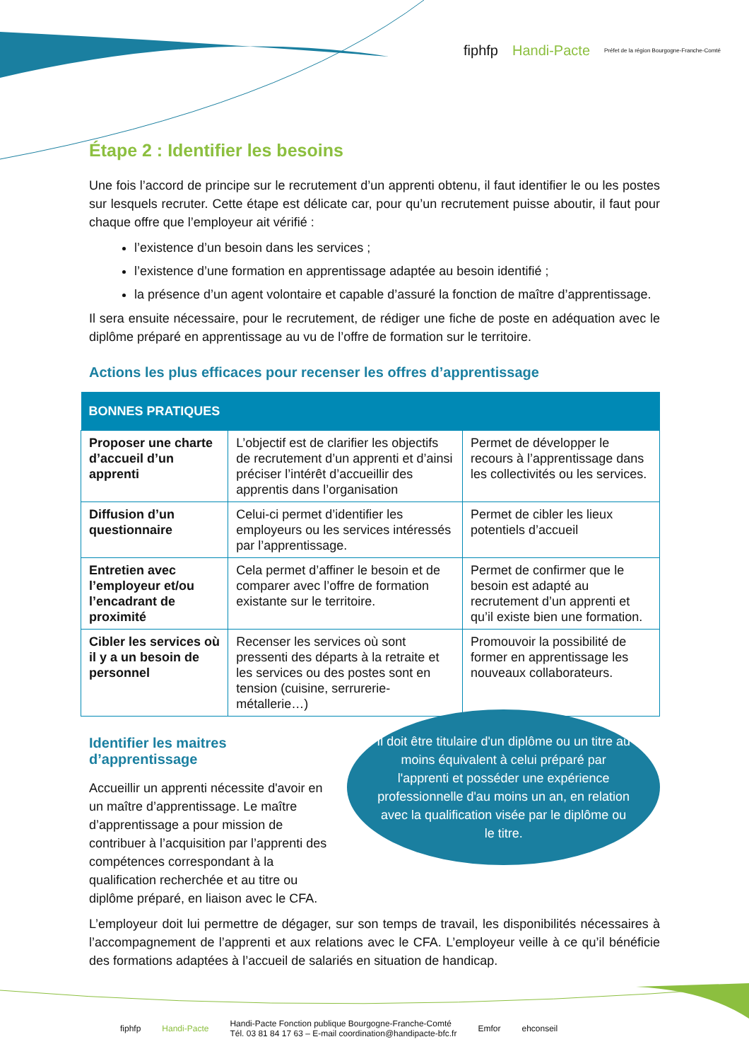fiphfp Handi-Pacte Préfet de la région Bourgogne-Franche-Comté
Étape 2 : Identifier les besoins
Une fois l’accord de principe sur le recrutement d’un apprenti obtenu, il faut identifier le ou les postes sur lesquels recruter. Cette étape est délicate car, pour qu’un recrutement puisse aboutir, il faut pour chaque offre que l’employeur ait vérifié :
l’existence d’un besoin dans les services ;
l’existence d’une formation en apprentissage adaptée au besoin identifié ;
la présence d’un agent volontaire et capable d’assuré la fonction de maître d’apprentissage.
Il sera ensuite nécessaire, pour le recrutement, de rédiger une fiche de poste en adéquation avec le diplôme préparé en apprentissage au vu de l’offre de formation sur le territoire.
Actions les plus efficaces pour recenser les offres d’apprentissage
| BONNES PRATIQUES | | |
| --- | --- | --- |
| Proposer une charte d’accueil d’un apprenti | L’objectif est de clarifier les objectifs de recrutement d’un apprenti et d’ainsi préciser l’intérêt d’accueillir des apprentis dans l’organisation | Permet de développer le recours à l’apprentissage dans les collectivités ou les services. |
| Diffusion d’un questionnaire | Celui-ci permet d’identifier les employeurs ou les services intéressés par l’apprentissage. | Permet de cibler les lieux potentiels d’accueil |
| Entretien avec l’employeur et/ou l’encadrant de proximité | Cela permet d’affiner le besoin et de comparer avec l’offre de formation existante sur le territoire. | Permet de confirmer que le besoin est adapté au recrutement d’un apprenti et qu’il existe bien une formation. |
| Cibler les services où il y a un besoin de personnel | Recenser les services où sont pressenti des départs à la retraite et les services ou des postes sont en tension (cuisine, serrurerie-métallerie…) | Promouvoir la possibilité de former en apprentissage les nouveaux collaborateurs. |
Identifier les maitres d’apprentissage
Accueillir un apprenti nécessite d'avoir en un maître d’apprentissage. Le maître d’apprentissage a pour mission de contribuer à l’acquisition par l’apprenti des compétences correspondant à la qualification recherchée et au titre ou diplôme préparé, en liaison avec le CFA.
Il doit être titulaire d'un diplôme ou un titre au moins équivalent à celui préparé par l'apprenti et posséder une expérience professionnelle d'au moins un an, en relation avec la qualification visée par le diplôme ou le titre.
L’employeur doit lui permettre de dégager, sur son temps de travail, les disponibilités nécessaires à l’accompagnement de l’apprenti et aux relations avec le CFA. L’employeur veille à ce qu’il bénéficie des formations adaptées à l’accueil de salariés en situation de handicap.
fiphfp Handi-Pacte
Handi-Pacte Fonction publique Bourgogne-Franche-Comté
Tél. 03 81 84 17 63 – E-mail coordination@handipacte-bfc.fr
Emfor ehconseil